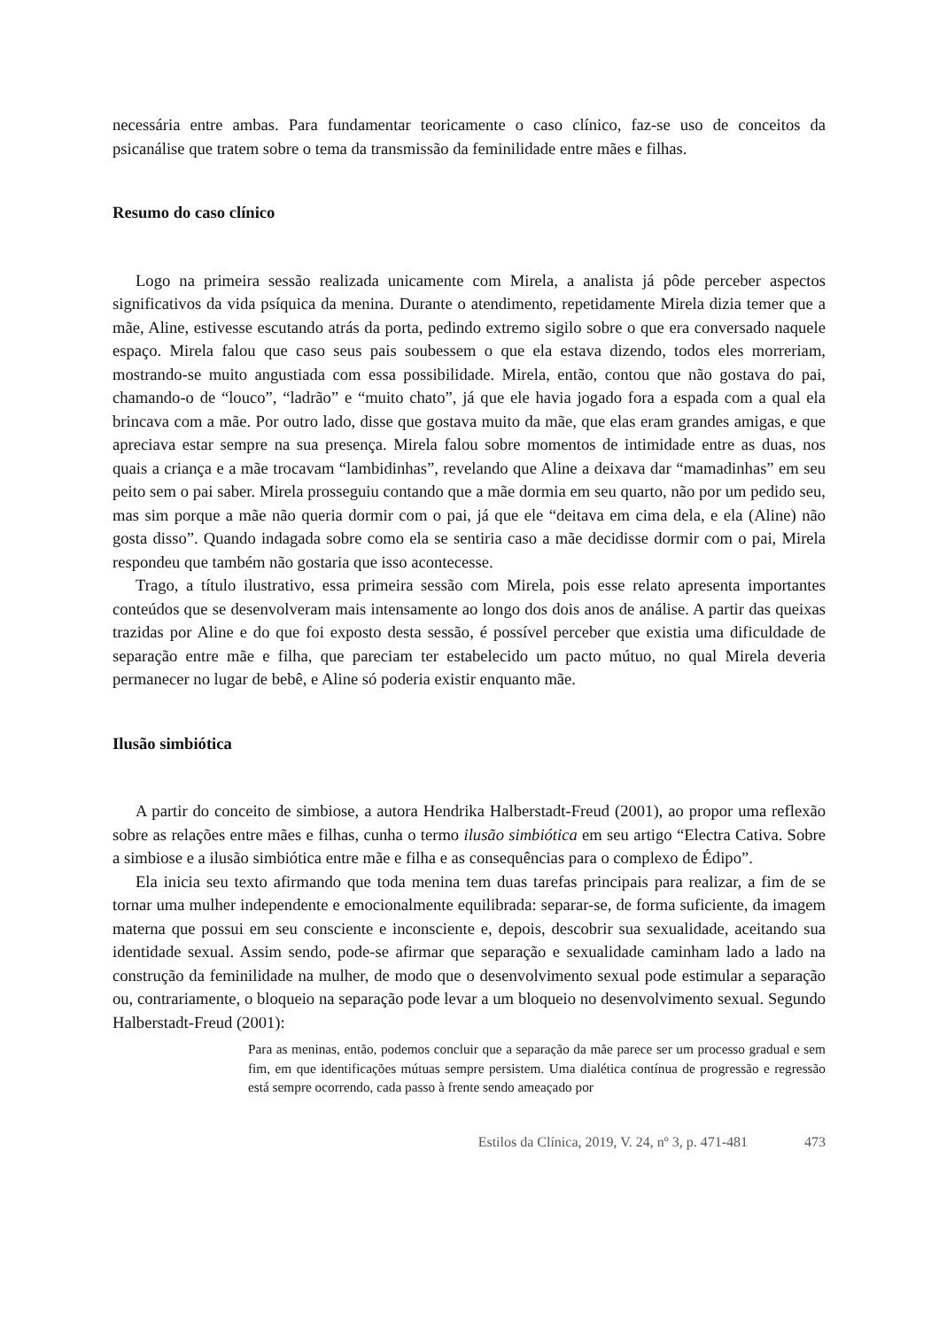necessária entre ambas. Para fundamentar teoricamente o caso clínico, faz-se uso de conceitos da psicanálise que tratem sobre o tema da transmissão da feminilidade entre mães e filhas.
Resumo do caso clínico
Logo na primeira sessão realizada unicamente com Mirela, a analista já pôde perceber aspectos significativos da vida psíquica da menina. Durante o atendimento, repetidamente Mirela dizia temer que a mãe, Aline, estivesse escutando atrás da porta, pedindo extremo sigilo sobre o que era conversado naquele espaço. Mirela falou que caso seus pais soubessem o que ela estava dizendo, todos eles morreriam, mostrando-se muito angustiada com essa possibilidade. Mirela, então, contou que não gostava do pai, chamando-o de “louco”, “ladrão” e “muito chato”, já que ele havia jogado fora a espada com a qual ela brincava com a mãe. Por outro lado, disse que gostava muito da mãe, que elas eram grandes amigas, e que apreciava estar sempre na sua presença. Mirela falou sobre momentos de intimidade entre as duas, nos quais a criança e a mãe trocavam “lambidinhas”, revelando que Aline a deixava dar “mamadinhas” em seu peito sem o pai saber. Mirela prosseguiu contando que a mãe dormia em seu quarto, não por um pedido seu, mas sim porque a mãe não queria dormir com o pai, já que ele “deitava em cima dela, e ela (Aline) não gosta disso”. Quando indagada sobre como ela se sentiria caso a mãe decidisse dormir com o pai, Mirela respondeu que também não gostaria que isso acontecesse.
Trago, a título ilustrativo, essa primeira sessão com Mirela, pois esse relato apresenta importantes conteúdos que se desenvolveram mais intensamente ao longo dos dois anos de análise. A partir das queixas trazidas por Aline e do que foi exposto desta sessão, é possível perceber que existia uma dificuldade de separação entre mãe e filha, que pareciam ter estabelecido um pacto mútuo, no qual Mirela deveria permanecer no lugar de bebê, e Aline só poderia existir enquanto mãe.
Ilusão simbiótica
A partir do conceito de simbiose, a autora Hendrika Halberstadt-Freud (2001), ao propor uma reflexão sobre as relações entre mães e filhas, cunha o termo ilusão simbiótica em seu artigo “Electra Cativa. Sobre a simbiose e a ilusão simbiótica entre mãe e filha e as consequências para o complexo de Édipo”.
Ela inicia seu texto afirmando que toda menina tem duas tarefas principais para realizar, a fim de se tornar uma mulher independente e emocionalmente equilibrada: separar-se, de forma suficiente, da imagem materna que possui em seu consciente e inconsciente e, depois, descobrir sua sexualidade, aceitando sua identidade sexual. Assim sendo, pode-se afirmar que separação e sexualidade caminham lado a lado na construção da feminilidade na mulher, de modo que o desenvolvimento sexual pode estimular a separação ou, contrariamente, o bloqueio na separação pode levar a um bloqueio no desenvolvimento sexual. Segundo Halberstadt-Freud (2001):
Para as meninas, então, podemos concluir que a separação da mãe parece ser um processo gradual e sem fim, em que identificações mútuas sempre persistem. Uma dialética contínua de progressão e regressão está sempre ocorrendo, cada passo à frente sendo ameaçado por
Estilos da Clínica, 2019, V. 24, nº 3, p. 471-481 473